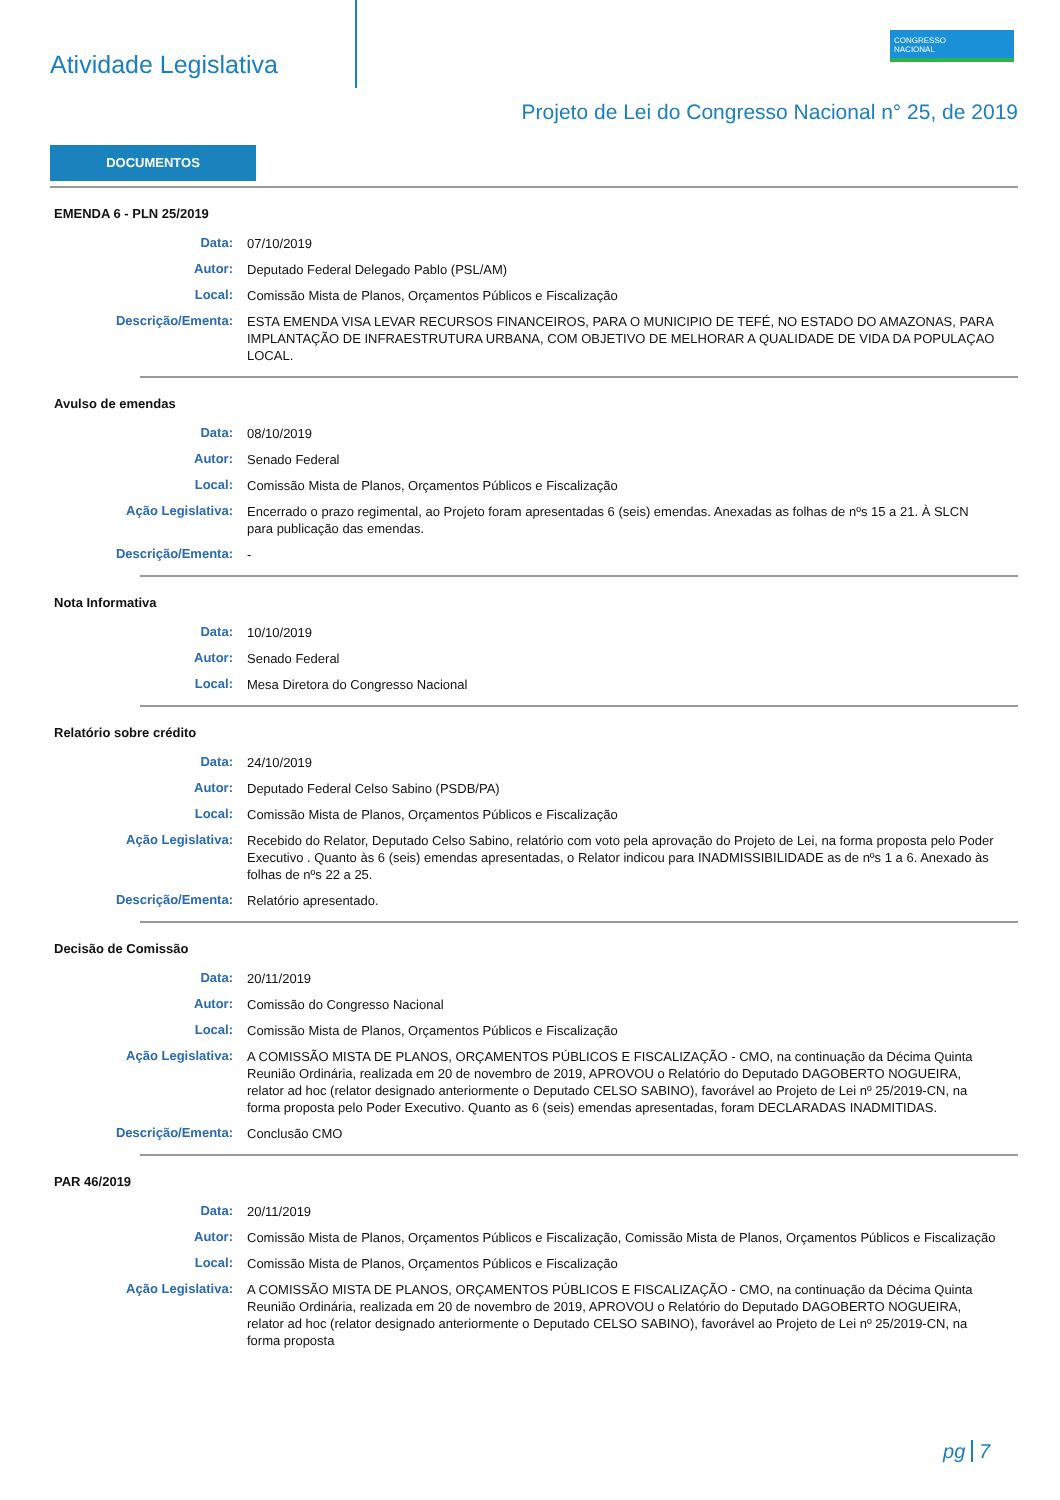Atividade Legislativa
CONGRESSO
NACIONAL
Projeto de Lei do Congresso Nacional n° 25, de 2019
DOCUMENTOS
EMENDA 6 - PLN 25/2019
Data:
07/10/2019
Autor:
Deputado Federal Delegado Pablo (PSL/AM)
Local:
Comissão Mista de Planos, Orçamentos Públicos e Fiscalização
Descrição/Ementa:
ESTA EMENDA VISA LEVAR RECURSOS FINANCEIROS, PARA O MUNICIPIO DE TEFÉ, NO ESTADO DO AMAZONAS, PARA IMPLANTAÇÃO DE INFRAESTRUTURA URBANA, COM OBJETIVO DE MELHORAR A QUALIDADE DE VIDA DA POPULAÇAO LOCAL.
Avulso de emendas
Data:
08/10/2019
Autor:
Senado Federal
Local:
Comissão Mista de Planos, Orçamentos Públicos e Fiscalização
Ação Legislativa:
Encerrado o prazo regimental, ao Projeto foram apresentadas 6 (seis) emendas. Anexadas as folhas de nºs 15 a 21. À SLCN para publicação das emendas.
Descrição/Ementa:
-
Nota Informativa
Data:
10/10/2019
Autor:
Senado Federal
Local:
Mesa Diretora do Congresso Nacional
Relatório sobre crédito
Data:
24/10/2019
Autor:
Deputado Federal Celso Sabino (PSDB/PA)
Local:
Comissão Mista de Planos, Orçamentos Públicos e Fiscalização
Ação Legislativa:
Recebido do Relator, Deputado Celso Sabino, relatório com voto pela aprovação do Projeto de Lei, na forma proposta pelo Poder Executivo . Quanto às 6 (seis) emendas apresentadas, o Relator indicou para INADMISSIBILIDADE as de nºs 1 a 6. Anexado às folhas de nºs 22 a 25.
Descrição/Ementa:
Relatório apresentado.
Decisão de Comissão
Data:
20/11/2019
Autor:
Comissão do Congresso Nacional
Local:
Comissão Mista de Planos, Orçamentos Públicos e Fiscalização
Ação Legislativa:
A COMISSÃO MISTA DE PLANOS, ORÇAMENTOS PÚBLICOS E FISCALIZAÇÃO - CMO, na continuação da Décima Quinta Reunião Ordinária, realizada em 20 de novembro de 2019, APROVOU o Relatório do Deputado DAGOBERTO NOGUEIRA, relator ad hoc (relator designado anteriormente o Deputado CELSO SABINO), favorável ao Projeto de Lei nº 25/2019-CN, na forma proposta pelo Poder Executivo. Quanto as 6 (seis) emendas apresentadas, foram DECLARADAS INADMITIDAS.
Descrição/Ementa:
Conclusão CMO
PAR 46/2019
Data:
20/11/2019
Autor:
Comissão Mista de Planos, Orçamentos Públicos e Fiscalização, Comissão Mista de Planos, Orçamentos Públicos e Fiscalização
Local:
Comissão Mista de Planos, Orçamentos Públicos e Fiscalização
Ação Legislativa:
A COMISSÃO MISTA DE PLANOS, ORÇAMENTOS PÚBLICOS E FISCALIZAÇÃO - CMO, na continuação da Décima Quinta Reunião Ordinária, realizada em 20 de novembro de 2019, APROVOU o Relatório do Deputado DAGOBERTO NOGUEIRA, relator ad hoc (relator designado anteriormente o Deputado CELSO SABINO), favorável ao Projeto de Lei nº 25/2019-CN, na forma proposta
pg 7